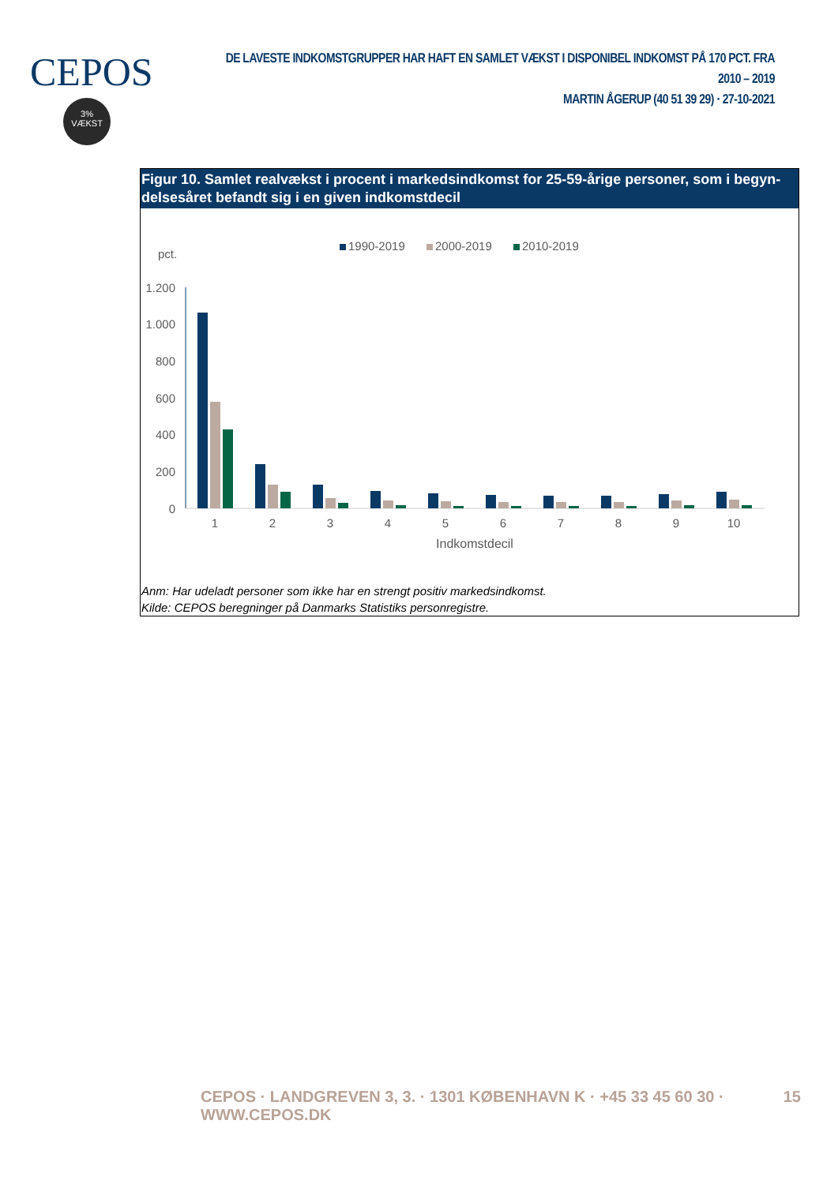CEPOS
3%
VÆKST
DE LAVESTE INDKOMSTGRUPPER HAR HAFT EN SAMLET VÆKST I DISPONIBEL INDKOMST PÅ 170 PCT. FRA 2010 – 2019
MARTIN ÅGERUP (40 51 39 29) · 27-10-2021
Figur 10. Samlet realvækst i procent i markedsindkomst for 25-59-årige personer, som i begyn-delsesåret befandt sig i en given indkomstdecil
1990-2019
2000-2019
2010-2019
pct.
1.200
1.000
800
600
400
200
0
1
2
3
4
5
6
7
8
9
10
Indkomstdecil
Anm: Har udeladt personer som ikke har en strengt positiv markedsindkomst.
Kilde: CEPOS beregninger på Danmarks Statistiks personregistre.
CEPOS · LANDGREVEN 3, 3. · 1301 KØBENHAVN K · +45 33 45 60 30 · WWW.CEPOS.DK 15